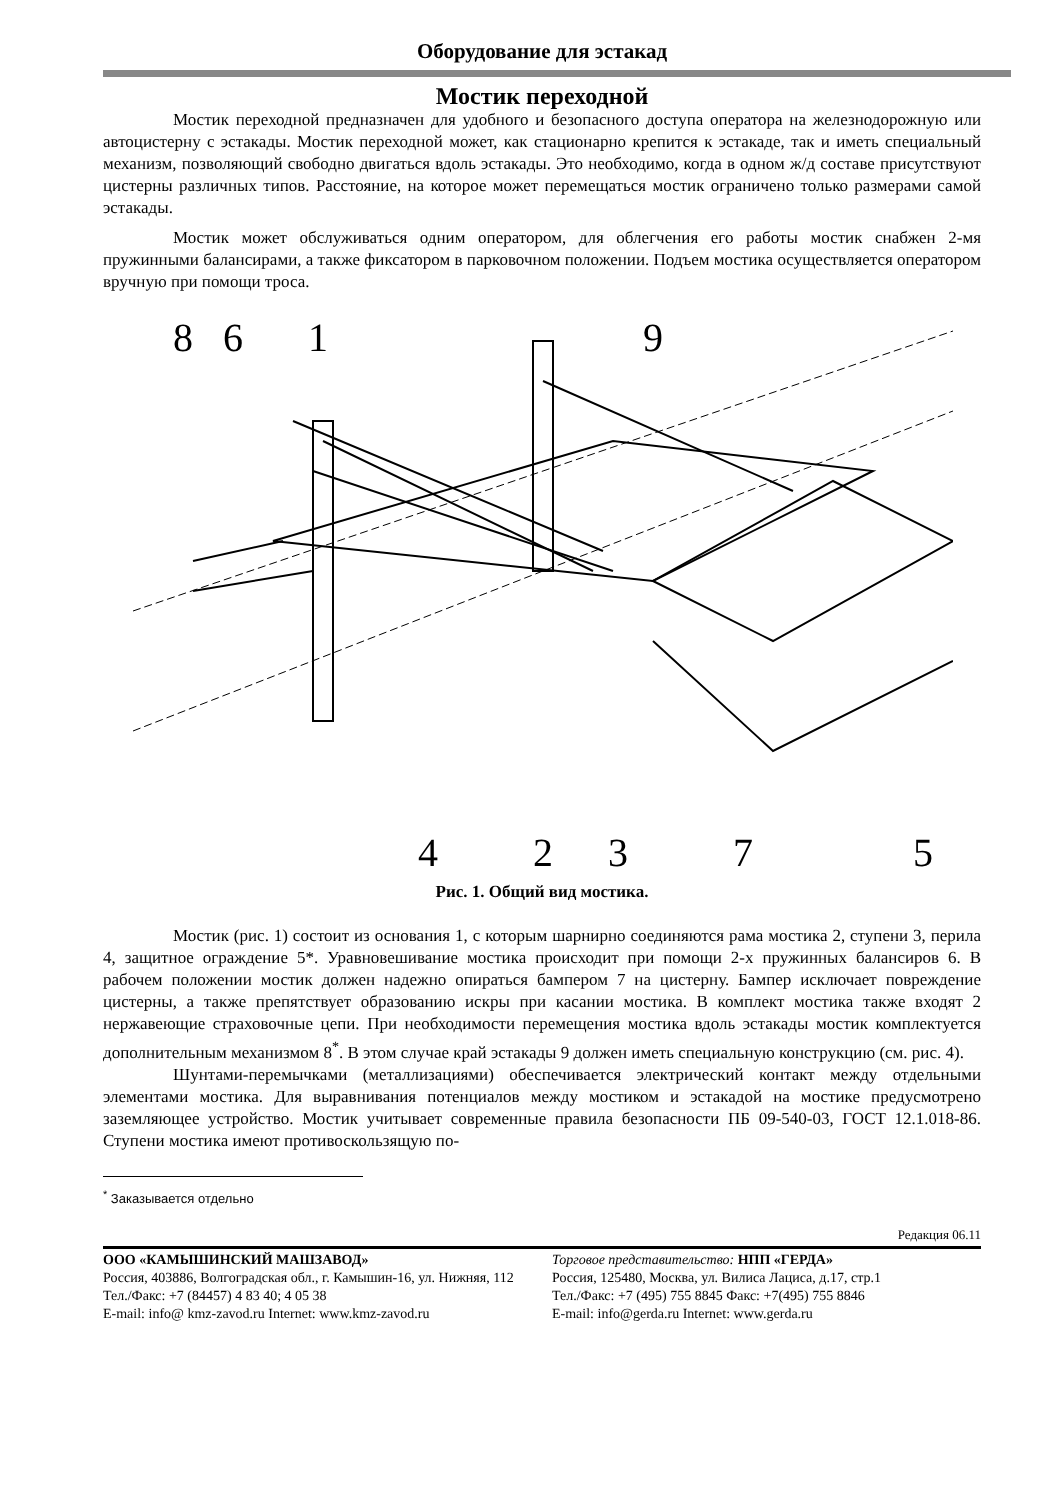Оборудование для эстакад
Мостик переходной
Мостик переходной предназначен для удобного и безопасного доступа оператора на железнодорожную или автоцистерну с эстакады. Мостик переходной может, как стационарно крепится к эстакаде, так и иметь специальный механизм, позволяющий свободно двигаться вдоль эстакады. Это необходимо, когда в одном ж/д составе присутствуют цистерны различных типов. Расстояние, на которое может перемещаться мостик ограничено только размерами самой эстакады.
Мостик может обслуживаться одним оператором, для облегчения его работы мостик снабжен 2-мя пружинными балансирами, а также фиксатором в парковочном положении. Подъем мостика осуществляется оператором вручную при помощи троса.
8
6
1
9
4
2
3
7
5
Рис. 1. Общий вид мостика.
Мостик (рис. 1) состоит из основания 1, с которым шарнирно соединяются рама мостика 2, ступени 3, перила 4, защитное ограждение 5*. Уравновешивание мостика происходит при помощи 2-х пружинных балансиров 6. В рабочем положении мостик должен надежно опираться бампером 7 на цистерну. Бампер исключает повреждение цистерны, а также препятствует образованию искры при касании мостика. В комплект мостика также входят 2 нержавеющие страховочные цепи. При необходимости перемещения мостика вдоль эстакады мостик комплектуется дополнительным механизмом 8<sup>*</sup>. В этом случае край эстакады 9 должен иметь специальную конструкцию (см. рис. 4).
Шунтами-перемычками (металлизациями) обеспечивается электрический контакт между отдельными элементами мостика. Для выравнивания потенциалов между мостиком и эстакадой на мостике предусмотрено заземляющее устройство. Мостик учитывает современные правила безопасности ПБ 09-540-03, ГОСТ 12.1.018-86. Ступени мостика имеют противоскользящую по-
<sup>*</sup> Заказывается отдельно
Редакция 06.11
ООО «КАМЫШИНСКИЙ МАШЗАВОД»
Россия, 403886, Волгоградская обл., г. Камышин-16, ул. Нижняя, 112 Тел./Факс: +7 (84457) 4 83 40; 4 05 38
E-mail: info@ kmz-zavod.ru Internet: www.kmz-zavod.ru
Торговое представительство: НПП «ГЕРДА»
Россия, 125480, Москва, ул. Вилиса Лациса, д.17, стр.1
Тел./Факс: +7 (495) 755 8845 Факс: +7(495) 755 8846
E-mail: info@gerda.ru Internet: www.gerda.ru